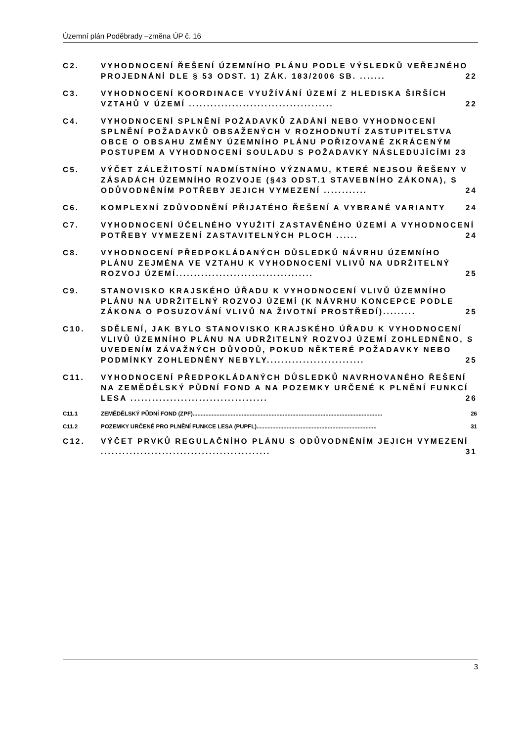Územní plán Poděbrady –změna ÚP č. 16
C2. VYHODNOCENÍ ŘEŠENÍ ÚZEMNÍHO PLÁNU PODLE VÝSLEDKŮ VEŘEJNÉHO PROJEDNÁNÍ DLE § 53 ODST. 1) ZÁK. 183/2006 SB. ....... 22
C3. VYHODNOCENÍ KOORDINACE VYUŽÍVÁNÍ ÚZEMÍ Z HLEDISKA ŠIRŠÍCH VZTAHŮ V ÚZEMÍ ........................................ 22
C4. VYHODNOCENÍ SPLNĚNÍ POŽADAVKŮ ZADÁNÍ NEBO VYHODNOCENÍ SPLNĚNÍ POŽADAVKŮ OBSAŽENÝCH V ROZHODNUTÍ ZASTUPITELSTVA OBCE O OBSAHU ZMĚNY ÚZEMNÍHO PLÁNU POŘIZOVANÉ ZKRÁCENÝM POSTUPEM A VYHODNOCENÍ SOULADU S POŽADAVKY NÁSLEDUJÍCÍMI 23
C5. VÝČET ZÁLEŽITOSTÍ NADMÍSTNÍHO VÝZNAMU, KTERÉ NEJSOU ŘEŠENY V ZÁSADÁCH ÚZEMNÍHO ROZVOJE (§43 ODST.1 STAVEBNÍHO ZÁKONA), S ODŮVODNĚNÍM POTŘEBY JEJICH VYMEZENÍ ............ 24
C6. KOMPLEXNÍ ZDŮVODNĚNÍ PŘIJATÉHO ŘEŠENÍ A VYBRANÉ VARIANTY 24
C7. VYHODNOCENÍ ÚČELNÉHO VYUŽITÍ ZASTAVĚNÉHO ÚZEMÍ A VYHODNOCENÍ POTŘEBY VYMEZENÍ ZASTAVITELNÝCH PLOCH ...... 24
C8. VYHODNOCENÍ PŘEDPOKLÁDANÝCH DŮSLEDKŮ NÁVRHU ÚZEMNÍHO PLÁNU ZEJMÉNA VE VZTAHU K VYHODNOCENÍ VLIVŮ NA UDRŽITELNÝ ROZVOJ ÚZEMÍ...................................... 25
C9. STANOVISKO KRAJSKÉHO ÚŘADU K VYHODNOCENÍ VLIVŮ ÚZEMNÍHO PLÁNU NA UDRŽITELNÝ ROZVOJ ÚZEMÍ (K NÁVRHU KONCEPCE PODLE ZÁKONA O POSUZOVÁNÍ VLIVŮ NA ŽIVOTNÍ PROSTŘEDÍ)......... 25
C10. SDĚLENÍ, JAK BYLO STANOVISKO KRAJSKÉHO ÚŘADU K VYHODNOCENÍ VLIVŮ ÚZEMNÍHO PLÁNU NA UDRŽITELNÝ ROZVOJ ÚZEMÍ ZOHLEDNĚNO, S UVEDENÍM ZÁVAŽNÝCH DŮVODŮ, POKUD NĚKTERÉ POŽADAVKY NEBO PODMÍNKY ZOHLEDNĚNY NEBYLY........................... 25
C11. VYHODNOCENÍ PŘEDPOKLÁDANÝCH DŮSLEDKŮ NAVRHOVANÉHO ŘEŠENÍ NA ZEMĚDĚLSKÝ PŮDNÍ FOND A NA POZEMKY URČENÉ K PLNĚNÍ FUNKCÍ LESA ...................................... 26
C11.1 ZEMĚDĚLSKÝ PŮDNÍ FOND (ZPF)........................................................................................................................ 26
C11.2 POZEMKY URČENÉ PRO PLNĚNÍ FUNKCE LESA (PUPFL)............................................................................ 31
C12. VÝČET PRVKŮ REGULAČNÍHO PLÁNU S ODŮVODNĚNÍM JEJICH VYMEZENÍ ............................................... 31
3